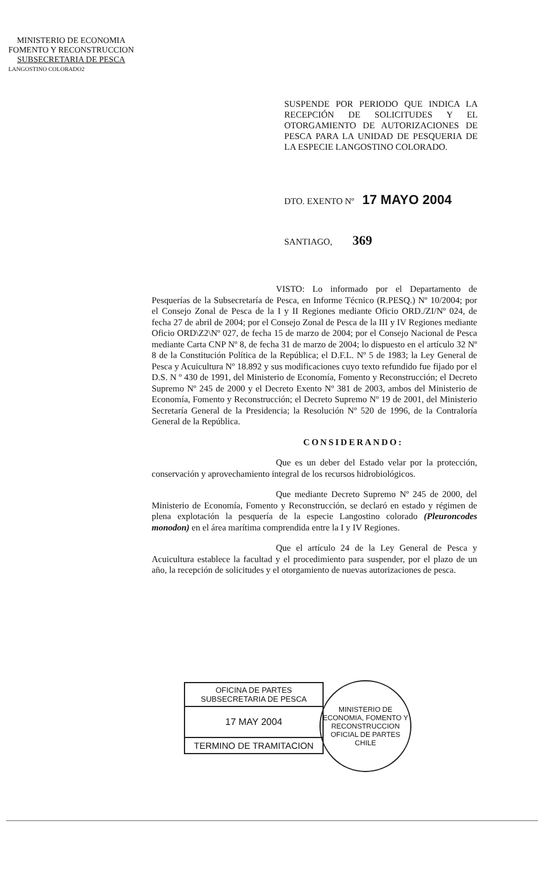MINISTERIO DE ECONOMIA
FOMENTO Y RECONSTRUCCION
SUBSECRETARIA DE PESCA
LANGOSTINO COLORADO2
SUSPENDE POR PERIODO QUE INDICA LA RECEPCIÓN DE SOLICITUDES Y EL OTORGAMIENTO DE AUTORIZACIONES DE PESCA PARA LA UNIDAD DE PESQUERIA DE LA ESPECIE LANGOSTINO COLORADO.
DTO. EXENTO Nº 17 MAYO 2004
SANTIAGO, 369
VISTO: Lo informado por el Departamento de Pesquerías de la Subsecretaría de Pesca, en Informe Técnico (R.PESQ.) Nº 10/2004; por el Consejo Zonal de Pesca de la I y II Regiones mediante Oficio ORD./ZI/Nº 024, de fecha 27 de abril de 2004; por el Consejo Zonal de Pesca de la III y IV Regiones mediante Oficio ORD\Z2\Nº 027, de fecha 15 de marzo de 2004; por el Consejo Nacional de Pesca mediante Carta CNP Nº 8, de fecha 31 de marzo de 2004; lo dispuesto en el artículo 32 Nº 8 de la Constitución Política de la República; el D.F.L. Nº 5 de 1983; la Ley General de Pesca y Acuicultura Nº 18.892 y sus modificaciones cuyo texto refundido fue fijado por el D.S. N º 430 de 1991, del Ministerio de Economía, Fomento y Reconstrucción; el Decreto Supremo Nº 245 de 2000 y el Decreto Exento Nº 381 de 2003, ambos del Ministerio de Economía, Fomento y Reconstrucción; el Decreto Supremo Nº 19 de 2001, del Ministerio Secretaría General de la Presidencia; la Resolución Nº 520 de 1996, de la Contraloría General de la República.
CONSIDERANDO:
Que es un deber del Estado velar por la protección, conservación y aprovechamiento integral de los recursos hidrobiológicos.
Que mediante Decreto Supremo Nº 245 de 2000, del Ministerio de Economía, Fomento y Reconstrucción, se declaró en estado y régimen de plena explotación la pesquería de la especie Langostino colorado (Pleuroncodes monodon) en el área marítima comprendida entre la I y IV Regiones.
Que el artículo 24 de la Ley General de Pesca y Acuicultura establece la facultad y el procedimiento para suspender, por el plazo de un año, la recepción de solicitudes y el otorgamiento de nuevas autorizaciones de pesca.
OFICINA DE PARTES
SUBSECRETARIA DE PESCA
17 MAY 2004
TERMINO DE TRAMITACION
MINISTERIO DE ECONOMIA, FOMENTO Y RECONSTRUCCION
OFICIAL DE PARTES
CHILE